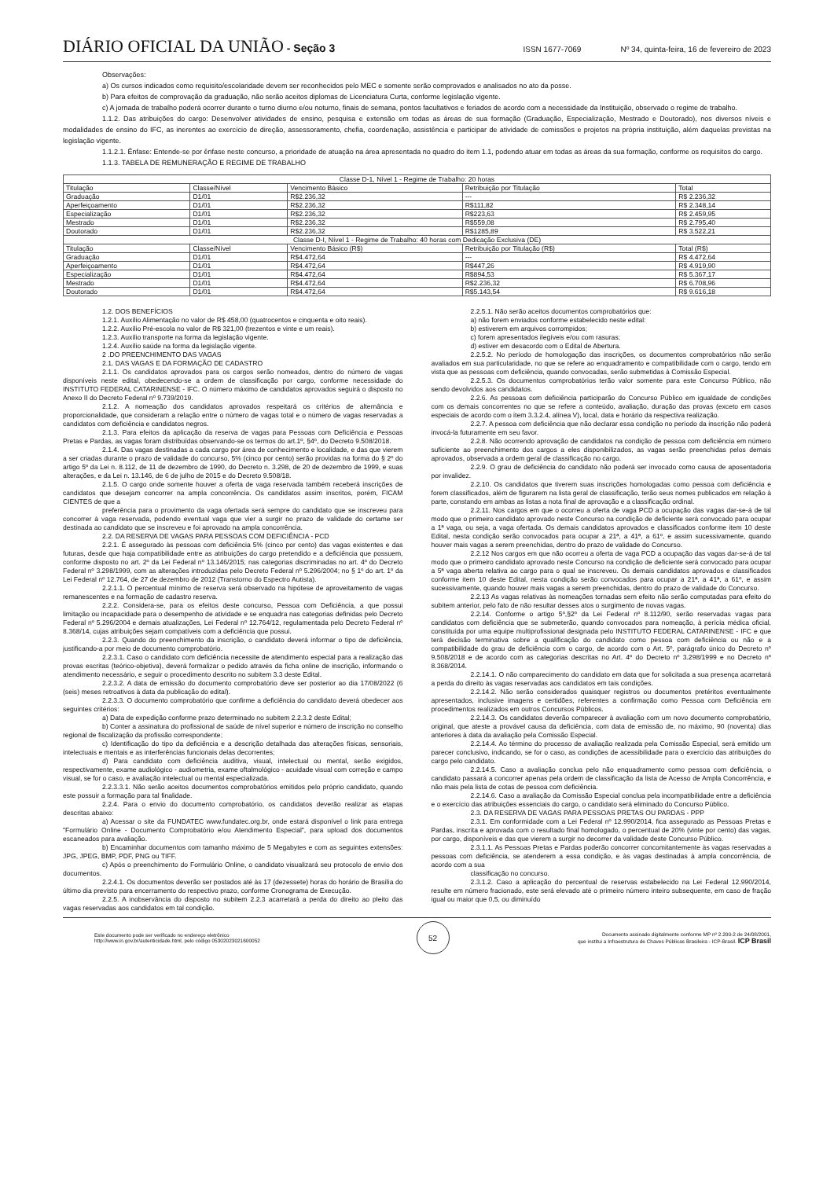DIÁRIO OFICIAL DA UNIÃO - Seção 3 ISSN 1677-7069 Nº 34, quinta-feira, 16 de fevereiro de 2023
Observações:
a) Os cursos indicados como requisito/escolaridade devem ser reconhecidos pelo MEC e somente serão comprovados e analisados no ato da posse.
b) Para efeitos de comprovação da graduação, não serão aceitos diplomas de Licenciatura Curta, conforme legislação vigente.
c) A jornada de trabalho poderá ocorrer durante o turno diurno e/ou noturno, finais de semana, pontos facultativos e feriados de acordo com a necessidade da Instituição, observado o regime de trabalho.
1.1.2. Das atribuições do cargo: Desenvolver atividades de ensino, pesquisa e extensão em todas as áreas de sua formação (Graduação, Especialização, Mestrado e Doutorado), nos diversos níveis e modalidades de ensino do IFC, as inerentes ao exercício de direção, assessoramento, chefia, coordenação, assistência e participar de atividade de comissões e projetos na própria instituição, além daquelas previstas na legislação vigente.
1.1.2.1. Ênfase: Entende-se por ênfase neste concurso, a prioridade de atuação na área apresentada no quadro do item 1.1, podendo atuar em todas as áreas da sua formação, conforme os requisitos do cargo.
1.1.3. TABELA DE REMUNERAÇÃO E REGIME DE TRABALHO
| Classe D-1, Nível 1 - Regime de Trabalho: 20 horas | | | | |
| --- | --- | --- | --- | --- |
| Titulação | Classe/Nível | Vencimento Básico | Retribuição por Titulação | Total |
| Graduação | D1/01 | R$2.236,32 | --- | R$ 2.236,32 |
| Aperfeiçoamento | D1/01 | R$2.236,32 | R$111,82 | R$ 2.348,14 |
| Especialização | D1/01 | R$2.236,32 | R$223,63 | R$ 2.459,95 |
| Mestrado | D1/01 | R$2.236,32 | R$559,08 | R$ 2.795,40 |
| Doutorado | D1/01 | R$2.236,32 | R$1285,89 | R$ 3.522,21 |
| Classe D-I, Nível 1 - Regime de Trabalho: 40 horas com Dedicação Exclusiva (DE) | | | | |
| Titulação | Classe/Nível | Vencimento Básico (R$) | Retribuição por Titulação (R$) | Total (R$) |
| Graduação | D1/01 | R$4.472,64 | --- | R$ 4.472,64 |
| Aperfeiçoamento | D1/01 | R$4.472,64 | R$447,26 | R$ 4.919,90 |
| Especialização | D1/01 | R$4.472,64 | R$894,53 | R$ 5.367,17 |
| Mestrado | D1/01 | R$4.472,64 | R$2.236,32 | R$ 6.708,96 |
| Doutorado | D1/01 | R$4.472,64 | R$5.143,54 | R$ 9.616,18 |
1.2. DOS BENEFÍCIOS
1.2.1. Auxílio Alimentação no valor de R$ 458,00 (quatrocentos e cinquenta e oito reais).
1.2.2. Auxílio Pré-escola no valor de R$ 321,00 (trezentos e vinte e um reais).
1.2.3. Auxílio transporte na forma da legislação vigente.
1.2.4. Auxílio saúde na forma da legislação vigente.
2 .DO PREENCHIMENTO DAS VAGAS
2.1. DAS VAGAS E DA FORMAÇÃO DE CADASTRO
2.1.1. Os candidatos aprovados para os cargos serão nomeados, dentro do número de vagas disponíveis neste edital, obedecendo-se a ordem de classificação por cargo, conforme necessidade do INSTITUTO FEDERAL CATARINENSE - IFC. O número máximo de candidatos aprovados seguirá o disposto no Anexo II do Decreto Federal nº 9.739/2019.
2.1.2. A nomeação dos candidatos aprovados respeitará os critérios de alternância e proporcionalidade, que consideram a relação entre o número de vagas total e o número de vagas reservadas a candidatos com deficiência e candidatos negros.
2.1.3. Para efeitos da aplicação da reserva de vagas para Pessoas com Deficiência e Pessoas Pretas e Pardas, as vagas foram distribuídas observando-se os termos do art.1º, §4º, do Decreto 9.508/2018.
2.1.4. Das vagas destinadas a cada cargo por área de conhecimento e localidade, e das que vierem a ser criadas durante o prazo de validade do concurso, 5% (cinco por cento) serão providas na forma do § 2º do artigo 5º da Lei n. 8.112, de 11 de dezembro de 1990, do Decreto n. 3.298, de 20 de dezembro de 1999, e suas alterações, e da Lei n. 13.146, de 6 de julho de 2015 e do Decreto 9.508/18.
2.1.5. O cargo onde somente houver a oferta de vaga reservada também receberá inscrições de candidatos que desejam concorrer na ampla concorrência. Os candidatos assim inscritos, porém, FICAM CIENTES de que a
preferência para o provimento da vaga ofertada será sempre do candidato que se inscreveu para concorrer à vaga reservada, podendo eventual vaga que vier a surgir no prazo de validade do certame ser destinada ao candidato que se inscreveu e foi aprovado na ampla concorrência.
2.2. DA RESERVA DE VAGAS PARA PESSOAS COM DEFICIÊNCIA - PCD
2.2.1. É assegurado às pessoas com deficiência 5% (cinco por cento) das vagas existentes e das futuras, desde que haja compatibilidade entre as atribuições do cargo pretendido e a deficiência que possuem, conforme disposto no art. 2º da Lei Federal nº 13.146/2015; nas categorias discriminadas no art. 4º do Decreto Federal nº 3.298/1999, com as alterações introduzidas pelo Decreto Federal nº 5.296/2004; no § 1º do art. 1º da Lei Federal nº 12.764, de 27 de dezembro de 2012 (Transtorno do Espectro Autista).
2.2.1.1. O percentual mínimo de reserva será observado na hipótese de aproveitamento de vagas remanescentes e na formação de cadastro reserva.
2.2.2. Considera-se, para os efeitos deste concurso, Pessoa com Deficiência, a que possui limitação ou incapacidade para o desempenho de atividade e se enquadra nas categorias definidas pelo Decreto Federal nº 5.296/2004 e demais atualizações, Lei Federal nº 12.764/12, regulamentada pelo Decreto Federal nº 8.368/14, cujas atribuições sejam compatíveis com a deficiência que possui.
2.2.3. Quando do preenchimento da inscrição, o candidato deverá informar o tipo de deficiência, justificando-a por meio de documento comprobatório.
2.2.3.1. Caso o candidato com deficiência necessite de atendimento especial para a realização das provas escritas (teórico-objetiva), deverá formalizar o pedido através da ficha online de inscrição, informando o atendimento necessário, e seguir o procedimento descrito no subitem 3.3 deste Edital.
2.2.3.2. A data de emissão do documento comprobatório deve ser posterior ao dia 17/08/2022 (6 (seis) meses retroativos à data da publicação do edital).
2.2.3.3. O documento comprobatório que confirme a deficiência do candidato deverá obedecer aos seguintes critérios:
a) Data de expedição conforme prazo determinado no subitem 2.2.3.2 deste Edital;
b) Conter a assinatura do profissional de saúde de nível superior e número de inscrição no conselho regional de fiscalização da profissão correspondente;
c) Identificação do tipo da deficiência e a descrição detalhada das alterações físicas, sensoriais, intelectuais e mentais e as interferências funcionais delas decorrentes;
d) Para candidato com deficiência auditiva, visual, intelectual ou mental, serão exigidos, respectivamente, exame audiológico - audiometria, exame oftalmológico - acuidade visual com correção e campo visual, se for o caso, e avaliação intelectual ou mental especializada.
2.2.3.3.1. Não serão aceitos documentos comprobatórios emitidos pelo próprio candidato, quando este possuir a formação para tal finalidade.
2.2.4. Para o envio do documento comprobatório, os candidatos deverão realizar as etapas descritas abaixo:
a) Acessar o site da FUNDATEC www.fundatec.org.br, onde estará disponível o link para entrega "Formulário Online - Documento Comprobatório e/ou Atendimento Especial", para upload dos documentos escaneados para avaliação.
b) Encaminhar documentos com tamanho máximo de 5 Megabytes e com as seguintes extensões: JPG, JPEG, BMP, PDF, PNG ou TIFF.
c) Após o preenchimento do Formulário Online, o candidato visualizará seu protocolo de envio dos documentos.
2.2.4.1. Os documentos deverão ser postados até às 17 (dezessete) horas do horário de Brasília do último dia previsto para encerramento do respectivo prazo, conforme Cronograma de Execução.
2.2.5. A inobservância do disposto no subitem 2.2.3 acarretará a perda do direito ao pleito das vagas reservadas aos candidatos em tal condição.
2.2.5.1. Não serão aceitos documentos comprobatórios que:
a) não forem enviados conforme estabelecido neste edital:
b) estiverem em arquivos corrompidos;
c) forem apresentados ilegíveis e/ou com rasuras;
d) estiver em desacordo com o Edital de Abertura.
2.2.5.2. No período de homologação das inscrições, os documentos comprobatórios não serão avaliados em sua particularidade, no que se refere ao enquadramento e compatibilidade com o cargo, tendo em vista que as pessoas com deficiência, quando convocadas, serão submetidas à Comissão Especial.
2.2.5.3. Os documentos comprobatórios terão valor somente para este Concurso Público, não sendo devolvidos aos candidatos.
2.2.6. As pessoas com deficiência participarão do Concurso Público em igualdade de condições com os demais concorrentes no que se refere a conteúdo, avaliação, duração das provas (exceto em casos especiais de acordo com o item 3.3.2.4, alínea V), local, data e horário da respectiva realização.
2.2.7. A pessoa com deficiência que não declarar essa condição no período da inscrição não poderá invocá-la futuramente em seu favor.
2.2.8. Não ocorrendo aprovação de candidatos na condição de pessoa com deficiência em número suficiente ao preenchimento dos cargos a eles disponibilizados, as vagas serão preenchidas pelos demais aprovados, observada a ordem geral de classificação no cargo.
2.2.9. O grau de deficiência do candidato não poderá ser invocado como causa de aposentadoria por invalidez.
2.2.10. Os candidatos que tiverem suas inscrições homologadas como pessoa com deficiência e forem classificados, além de figurarem na lista geral de classificação, terão seus nomes publicados em relação à parte, constando em ambas as listas a nota final de aprovação e a classificação ordinal.
2.2.11. Nos cargos em que o ocorreu a oferta de vaga PCD a ocupação das vagas dar-se-á de tal modo que o primeiro candidato aprovado neste Concurso na condição de deficiente será convocado para ocupar a 1ª vaga, ou seja, a vaga ofertada. Os demais candidatos aprovados e classificados conforme item 10 deste Edital, nesta condição serão convocados para ocupar a 21ª, a 41ª, a 61º, e assim sucessivamente, quando houver mais vagas a serem preenchidas, dentro do prazo de validade do Concurso.
2.2.12 Nos cargos em que não ocorreu a oferta de vaga PCD a ocupação das vagas dar-se-á de tal modo que o primeiro candidato aprovado neste Concurso na condição de deficiente será convocado para ocupar a 5ª vaga aberta relativa ao cargo para o qual se inscreveu. Os demais candidatos aprovados e classificados conforme item 10 deste Edital, nesta condição serão convocados para ocupar a 21ª, a 41ª, a 61º, e assim sucessivamente, quando houver mais vagas a serem preenchidas, dentro do prazo de validade do Concurso.
2.2.13 As vagas relativas às nomeações tornadas sem efeito não serão computadas para efeito do subitem anterior, pelo fato de não resultar desses atos o surgimento de novas vagas.
2.2.14. Conforme o artigo 5º,§2º da Lei Federal nº 8.112/90, serão reservadas vagas para candidatos com deficiência que se submeterão, quando convocados para nomeação, à perícia médica oficial, constituída por uma equipe multiprofissional designada pelo INSTITUTO FEDERAL CATARINENSE - IFC e que terá decisão terminativa sobre a qualificação do candidato como pessoa com deficiência ou não e a compatibilidade do grau de deficiência com o cargo, de acordo com o Art. 5º, parágrafo único do Decreto nº 9.508/2018 e de acordo com as categorias descritas no Art. 4º do Decreto nº 3.298/1999 e no Decreto nº 8.368/2014.
2.2.14.1. O não comparecimento do candidato em data que for solicitada a sua presença acarretará a perda do direito às vagas reservadas aos candidatos em tais condições.
2.2.14.2. Não serão considerados quaisquer registros ou documentos pretéritos eventualmente apresentados, inclusive imagens e certidões, referentes a confirmação como Pessoa com Deficiência em procedimentos realizados em outros Concursos Públicos.
2.2.14.3. Os candidatos deverão comparecer à avaliação com um novo documento comprobatório, original, que ateste a provável causa da deficiência, com data de emissão de, no máximo, 90 (noventa) dias anteriores à data da avaliação pela Comissão Especial.
2.2.14.4. Ao término do processo de avaliação realizada pela Comissão Especial, será emitido um parecer conclusivo, indicando, se for o caso, as condições de acessibilidade para o exercício das atribuições do cargo pelo candidato.
2.2.14.5. Caso a avaliação conclua pelo não enquadramento como pessoa com deficiência, o candidato passará a concorrer apenas pela ordem de classificação da lista de Acesso de Ampla Concorrência, e não mais pela lista de cotas de pessoa com deficiência.
2.2.14.6. Caso a avaliação da Comissão Especial conclua pela incompatibilidade entre a deficiência e o exercício das atribuições essenciais do cargo, o candidato será eliminado do Concurso Público.
2.3. DA RESERVA DE VAGAS PARA PESSOAS PRETAS OU PARDAS - PPP
2.3.1. Em conformidade com a Lei Federal nº 12.990/2014, fica assegurado as Pessoas Pretas e Pardas, inscrita e aprovada com o resultado final homologado, o percentual de 20% (vinte por cento) das vagas, por cargo, disponíveis e das que vierem a surgir no decorrer da validade deste Concurso Público.
2.3.1.1. As Pessoas Pretas e Pardas poderão concorrer concomitantemente às vagas reservadas a pessoas com deficiência, se atenderem a essa condição, e às vagas destinadas à ampla concorrência, de acordo com a sua
classificação no concurso.
2.3.1.2. Caso a aplicação do percentual de reservas estabelecido na Lei Federal 12.990/2014, resulte em número fracionado, este será elevado até o primeiro número inteiro subsequente, em caso de fração igual ou maior que 0,5, ou diminuído
Este documento pode ser verificado no endereço eletrônico
http://www.in.gov.br/autenticidade.html, pelo código 05302023021600052
52
Documento assinado digitalmente conforme MP nº 2.200-2 de 24/08/2001,
que institui a Infraestrutura de Chaves Públicas Brasileira - ICP-Brasil. ICP Brasil